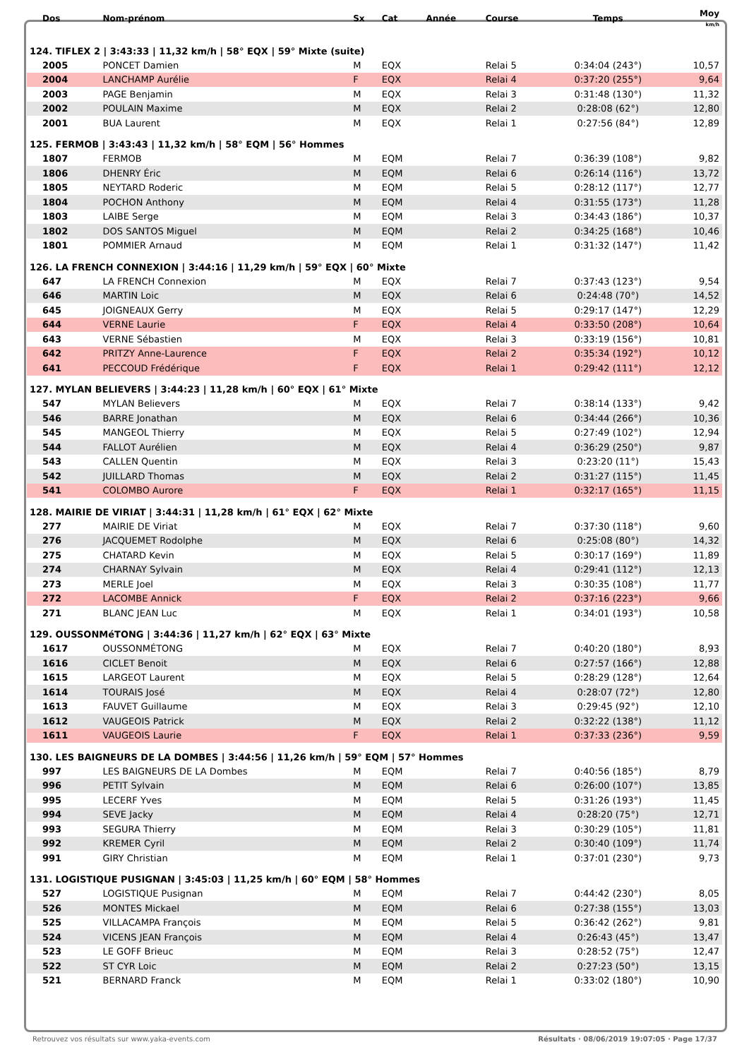| Dos | Nom-prénom | Sx | Cat | Année | Course | Temps | Moy km/h |
| --- | --- | --- | --- | --- | --- | --- | --- |
| 124. TIFLEX 2 / 3:43:33 / 11,32 km/h / 58° EQX / 59° Mixte (suite) | | | | | | | |
| 2005 | PONCET Damien | M | EQX | | Relai 5 | 0:34:04 (243°) | 10,57 |
| 2004 | LANCHAMP Aurélie | F | EQX | | Relai 4 | 0:37:20 (255°) | 9,64 |
| 2003 | PAGE Benjamin | M | EQX | | Relai 3 | 0:31:48 (130°) | 11,32 |
| 2002 | POULAIN Maxime | M | EQX | | Relai 2 | 0:28:08 (62°) | 12,80 |
| 2001 | BUA Laurent | M | EQX | | Relai 1 | 0:27:56 (84°) | 12,89 |
| 125. FERMOB / 3:43:43 / 11,32 km/h / 58° EQM / 56° Hommes | | | | | | | |
| 1807 | FERMOB | M | EQM | | Relai 7 | 0:36:39 (108°) | 9,82 |
| 1806 | DHENRY Éric | M | EQM | | Relai 6 | 0:26:14 (116°) | 13,72 |
| 1805 | NEYTARD Roderic | M | EQM | | Relai 5 | 0:28:12 (117°) | 12,77 |
| 1804 | POCHON Anthony | M | EQM | | Relai 4 | 0:31:55 (173°) | 11,28 |
| 1803 | LAIBE Serge | M | EQM | | Relai 3 | 0:34:43 (186°) | 10,37 |
| 1802 | DOS SANTOS Miguel | M | EQM | | Relai 2 | 0:34:25 (168°) | 10,46 |
| 1801 | POMMIER Arnaud | M | EQM | | Relai 1 | 0:31:32 (147°) | 11,42 |
| 126. LA FRENCH CONNEXION / 3:44:16 / 11,29 km/h / 59° EQX / 60° Mixte | | | | | | | |
| 647 | LA FRENCH Connexion | M | EQX | | Relai 7 | 0:37:43 (123°) | 9,54 |
| 646 | MARTIN Loic | M | EQX | | Relai 6 | 0:24:48 (70°) | 14,52 |
| 645 | JOIGNEAUX Gerry | M | EQX | | Relai 5 | 0:29:17 (147°) | 12,29 |
| 644 | VERNE Laurie | F | EQX | | Relai 4 | 0:33:50 (208°) | 10,64 |
| 643 | VERNE Sébastien | M | EQX | | Relai 3 | 0:33:19 (156°) | 10,81 |
| 642 | PRITZY Anne-Laurence | F | EQX | | Relai 2 | 0:35:34 (192°) | 10,12 |
| 641 | PECCOUD Frédérique | F | EQX | | Relai 1 | 0:29:42 (111°) | 12,12 |
| 127. MYLAN BELIEVERS / 3:44:23 / 11,28 km/h / 60° EQX / 61° Mixte | | | | | | | |
| 547 | MYLAN Believers | M | EQX | | Relai 7 | 0:38:14 (133°) | 9,42 |
| 546 | BARRE Jonathan | M | EQX | | Relai 6 | 0:34:44 (266°) | 10,36 |
| 545 | MANGEOL Thierry | M | EQX | | Relai 5 | 0:27:49 (102°) | 12,94 |
| 544 | FALLOT Aurélien | M | EQX | | Relai 4 | 0:36:29 (250°) | 9,87 |
| 543 | CALLEN Quentin | M | EQX | | Relai 3 | 0:23:20 (11°) | 15,43 |
| 542 | JUILLARD Thomas | M | EQX | | Relai 2 | 0:31:27 (115°) | 11,45 |
| 541 | COLOMBO Aurore | F | EQX | | Relai 1 | 0:32:17 (165°) | 11,15 |
| 128. MAIRIE DE VIRIAT / 3:44:31 / 11,28 km/h / 61° EQX / 62° Mixte | | | | | | | |
| 277 | MAIRIE DE Viriat | M | EQX | | Relai 7 | 0:37:30 (118°) | 9,60 |
| 276 | JACQUEMET Rodolphe | M | EQX | | Relai 6 | 0:25:08 (80°) | 14,32 |
| 275 | CHATARD Kevin | M | EQX | | Relai 5 | 0:30:17 (169°) | 11,89 |
| 274 | CHARNAY Sylvain | M | EQX | | Relai 4 | 0:29:41 (112°) | 12,13 |
| 273 | MERLE Joel | M | EQX | | Relai 3 | 0:30:35 (108°) | 11,77 |
| 272 | LACOMBE Annick | F | EQX | | Relai 2 | 0:37:16 (223°) | 9,66 |
| 271 | BLANC JEAN Luc | M | EQX | | Relai 1 | 0:34:01 (193°) | 10,58 |
| 129. OUSSONMéTONG / 3:44:36 / 11,27 km/h / 62° EQX / 63° Mixte | | | | | | | |
| 1617 | OUSSONMÉTONG | M | EQX | | Relai 7 | 0:40:20 (180°) | 8,93 |
| 1616 | CICLET Benoit | M | EQX | | Relai 6 | 0:27:57 (166°) | 12,88 |
| 1615 | LARGEOT Laurent | M | EQX | | Relai 5 | 0:28:29 (128°) | 12,64 |
| 1614 | TOURAIS José | M | EQX | | Relai 4 | 0:28:07 (72°) | 12,80 |
| 1613 | FAUVET Guillaume | M | EQX | | Relai 3 | 0:29:45 (92°) | 12,10 |
| 1612 | VAUGEOIS Patrick | M | EQX | | Relai 2 | 0:32:22 (138°) | 11,12 |
| 1611 | VAUGEOIS Laurie | F | EQX | | Relai 1 | 0:37:33 (236°) | 9,59 |
| 130. LES BAIGNEURS DE LA DOMBES / 3:44:56 / 11,26 km/h / 59° EQM / 57° Hommes | | | | | | | |
| 997 | LES BAIGNEURS DE LA Dombes | M | EQM | | Relai 7 | 0:40:56 (185°) | 8,79 |
| 996 | PETIT Sylvain | M | EQM | | Relai 6 | 0:26:00 (107°) | 13,85 |
| 995 | LECERF Yves | M | EQM | | Relai 5 | 0:31:26 (193°) | 11,45 |
| 994 | SEVE Jacky | M | EQM | | Relai 4 | 0:28:20 (75°) | 12,71 |
| 993 | SEGURA Thierry | M | EQM | | Relai 3 | 0:30:29 (105°) | 11,81 |
| 992 | KREMER Cyril | M | EQM | | Relai 2 | 0:30:40 (109°) | 11,74 |
| 991 | GIRY Christian | M | EQM | | Relai 1 | 0:37:01 (230°) | 9,73 |
| 131. LOGISTIQUE PUSIGNAN / 3:45:03 / 11,25 km/h / 60° EQM / 58° Hommes | | | | | | | |
| 527 | LOGISTIQUE Pusignan | M | EQM | | Relai 7 | 0:44:42 (230°) | 8,05 |
| 526 | MONTES Mickael | M | EQM | | Relai 6 | 0:27:38 (155°) | 13,03 |
| 525 | VILLACAMPA François | M | EQM | | Relai 5 | 0:36:42 (262°) | 9,81 |
| 524 | VICENS JEAN François | M | EQM | | Relai 4 | 0:26:43 (45°) | 13,47 |
| 523 | LE GOFF Brieuc | M | EQM | | Relai 3 | 0:28:52 (75°) | 12,47 |
| 522 | ST CYR Loic | M | EQM | | Relai 2 | 0:27:23 (50°) | 13,15 |
| 521 | BERNARD Franck | M | EQM | | Relai 1 | 0:33:02 (180°) | 10,90 |
Retrouvez vos résultats sur www.yaka-events.com Résultats · 08/06/2019 19:07:05 · Page 17/37